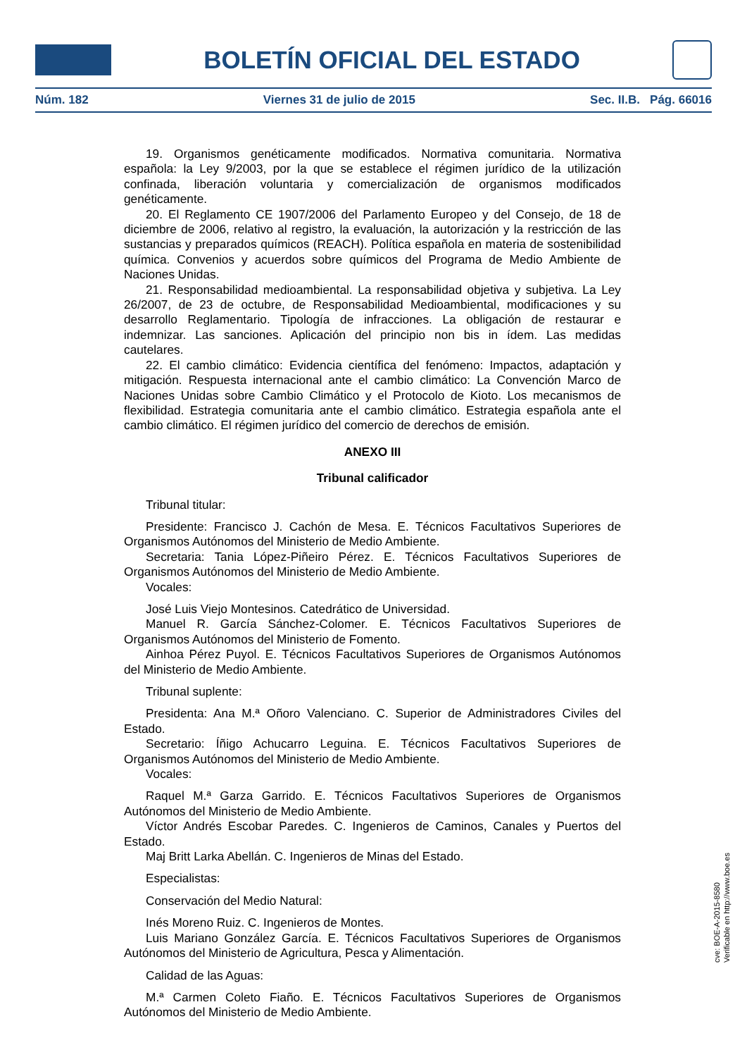BOLETÍN OFICIAL DEL ESTADO
Núm. 182 Viernes 31 de julio de 2015 Sec. II.B. Pág. 66016
19. Organismos genéticamente modificados. Normativa comunitaria. Normativa española: la Ley 9/2003, por la que se establece el régimen jurídico de la utilización confinada, liberación voluntaria y comercialización de organismos modificados genéticamente.
20. El Reglamento CE 1907/2006 del Parlamento Europeo y del Consejo, de 18 de diciembre de 2006, relativo al registro, la evaluación, la autorización y la restricción de las sustancias y preparados químicos (REACH). Política española en materia de sostenibilidad química. Convenios y acuerdos sobre químicos del Programa de Medio Ambiente de Naciones Unidas.
21. Responsabilidad medioambiental. La responsabilidad objetiva y subjetiva. La Ley 26/2007, de 23 de octubre, de Responsabilidad Medioambiental, modificaciones y su desarrollo Reglamentario. Tipología de infracciones. La obligación de restaurar e indemnizar. Las sanciones. Aplicación del principio non bis in ídem. Las medidas cautelares.
22. El cambio climático: Evidencia científica del fenómeno: Impactos, adaptación y mitigación. Respuesta internacional ante el cambio climático: La Convención Marco de Naciones Unidas sobre Cambio Climático y el Protocolo de Kioto. Los mecanismos de flexibilidad. Estrategia comunitaria ante el cambio climático. Estrategia española ante el cambio climático. El régimen jurídico del comercio de derechos de emisión.
ANEXO III
Tribunal calificador
Tribunal titular:
Presidente: Francisco J. Cachón de Mesa. E. Técnicos Facultativos Superiores de Organismos Autónomos del Ministerio de Medio Ambiente.
Secretaria: Tania López-Piñeiro Pérez. E. Técnicos Facultativos Superiores de Organismos Autónomos del Ministerio de Medio Ambiente.
Vocales:
José Luis Viejo Montesinos. Catedrático de Universidad.
Manuel R. García Sánchez-Colomer. E. Técnicos Facultativos Superiores de Organismos Autónomos del Ministerio de Fomento.
Ainhoa Pérez Puyol. E. Técnicos Facultativos Superiores de Organismos Autónomos del Ministerio de Medio Ambiente.
Tribunal suplente:
Presidenta: Ana M.ª Oñoro Valenciano. C. Superior de Administradores Civiles del Estado.
Secretario: Íñigo Achucarro Leguina. E. Técnicos Facultativos Superiores de Organismos Autónomos del Ministerio de Medio Ambiente.
Vocales:
Raquel M.ª Garza Garrido. E. Técnicos Facultativos Superiores de Organismos Autónomos del Ministerio de Medio Ambiente.
Víctor Andrés Escobar Paredes. C. Ingenieros de Caminos, Canales y Puertos del Estado.
Maj Britt Larka Abellán. C. Ingenieros de Minas del Estado.
Especialistas:
Conservación del Medio Natural:
Inés Moreno Ruiz. C. Ingenieros de Montes.
Luis Mariano González García. E. Técnicos Facultativos Superiores de Organismos Autónomos del Ministerio de Agricultura, Pesca y Alimentación.
Calidad de las Aguas:
M.ª Carmen Coleto Fiaño. E. Técnicos Facultativos Superiores de Organismos Autónomos del Ministerio de Medio Ambiente.
cve: BOE-A-2015-8580
Verificable en http://www.boe.es